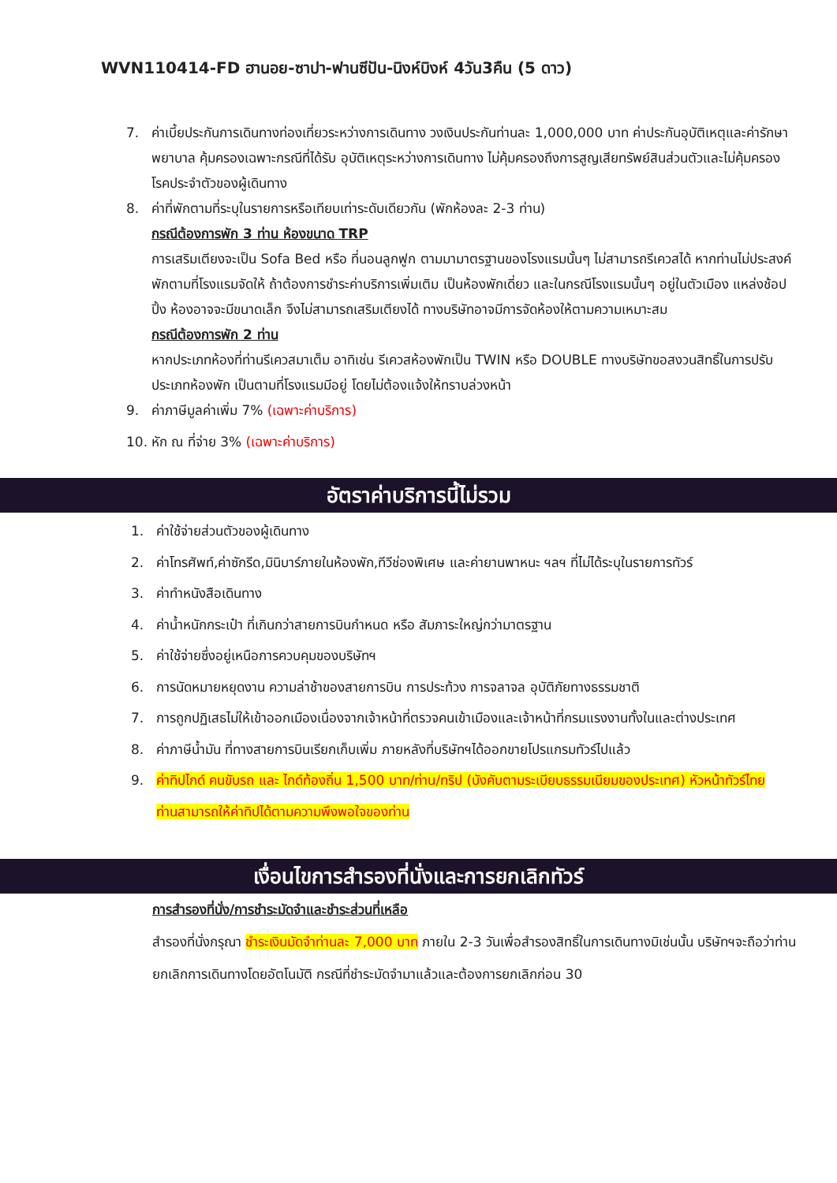WVN110414-FD ฮานอย-ซาปา-ฟานซีปัน-นิงห์บิงห์ 4วัน3คืน (5 ดาว)
7. ค่าเบี้ยประกันการเดินทางท่องเที่ยวระหว่างการเดินทาง วงเงินประกันท่านละ 1,000,000 บาท ค่าประกันอุบัติเหตุและค่ารักษาพยาบาล คุ้มครองเฉพาะกรณีที่ได้รับ อุบัติเหตุระหว่างการเดินทาง ไม่คุ้มครองถึงการสูญเสียทรัพย์สินส่วนตัวและไม่คุ้มครองโรคประจำตัวของผู้เดินทาง
8. ค่าที่พักตามที่ระบุในรายการหรือเทียบเท่าระดับเดียวกัน (พักห้องละ 2-3 ท่าน)
กรณีต้องการพัก 3 ท่าน ห้องขนาด TRP
การเสริมเตียงจะเป็น Sofa Bed หรือ ที่นอนลูกฟูก ตามมามาตรฐานของโรงแรมนั้นๆ ไม่สามารถรีเควสได้ หากท่านไม่ประสงค์พักตามที่โรงแรมจัดให้ ถ้าต้องการชำระค่าบริการเพิ่มเติม เป็นห้องพักเดี่ยว และในกรณีโรงแรมนั้นๆ อยู่ในตัวเมือง แหล่งช้อปปิ้ง ห้องอาจจะมีขนาดเล็ก จึงไม่สามารถเสริมเตียงได้ ทางบริษัทอาจมีการจัดห้องให้ตามความเหมาะสม
กรณีต้องการพัก 2 ท่าน
หากประเภทห้องที่ท่านรีเควสมาเต็ม อาทิเช่น รีเควสห้องพักเป็น TWIN หรือ DOUBLE ทางบริษัทขอสงวนสิทธิ์ในการปรับประเภทห้องพัก เป็นตามที่โรงแรมมีอยู่ โดยไม่ต้องแจ้งให้ทราบล่วงหน้า
9. ค่าภาษีมูลค่าเพิ่ม 7% (เฉพาะค่าบริการ)
10. หัก ณ ที่จ่าย 3% (เฉพาะค่าบริการ)
อัตราค่าบริการนี้ไม่รวม
1. ค่าใช้จ่ายส่วนตัวของผู้เดินทาง
2. ค่าโทรศัพท์,ค่าซักรีด,มินิบาร์ภายในห้องพัก,ทีวีช่องพิเศษ และค่ายานพาหนะ ฯลฯ ที่ไม่ได้ระบุในรายการทัวร์
3. ค่าทำหนังสือเดินทาง
4. ค่าน้ำหนักกระเป๋า ที่เกินกว่าสายการบินกำหนด หรือ สัมภาระใหญ่กว่ามาตรฐาน
5. ค่าใช้จ่ายซึ่งอยู่เหนือการควบคุมของบริษัทฯ
6. การนัดหมายหยุดงาน ความล่าช้าของสายการบิน การประท้วง การจลาจล อุบัติภัยทางธรรมชาติ
7. การถูกปฏิเสธไม่ให้เข้าออกเมืองเนื่องจากเจ้าหน้าที่ตรวจคนเข้าเมืองและเจ้าหน้าที่กรมแรงงานทั้งในและต่างประเทศ
8. ค่าภาษีน้ำมัน ที่ทางสายการบินเรียกเก็บเพิ่ม ภายหลังที่บริษัทฯได้ออกขายโปรแกรมทัวร์ไปแล้ว
9. ค่าทิปไกด์ คนขับรถ และ ไกด์ท้องถิ่น 1,500 บาท/ท่าน/ทริป (บังคับตามระเบียบธรรมเนียมของประเทศ) หัวหน้าทัวร์ไทยท่านสามารถให้ค่าทิปได้ตามความพึงพอใจของท่าน
เงื่อนไขการสำรองที่นั่งและการยกเลิกทัวร์
การสำรองที่นั่ง/การชำระมัดจำและชำระส่วนที่เหลือ
สำรองที่นั่งกรุณา ชำระเงินมัดจำท่านละ 7,000 บาท ภายใน 2-3 วันเพื่อสำรองสิทธิ์ในการเดินทางมิเช่นนั้น บริษัทฯจะถือว่าท่านยกเลิกการเดินทางโดยอัตโนมัติ กรณีที่ชำระมัดจำมาแล้วและต้องการยกเลิกก่อน 30